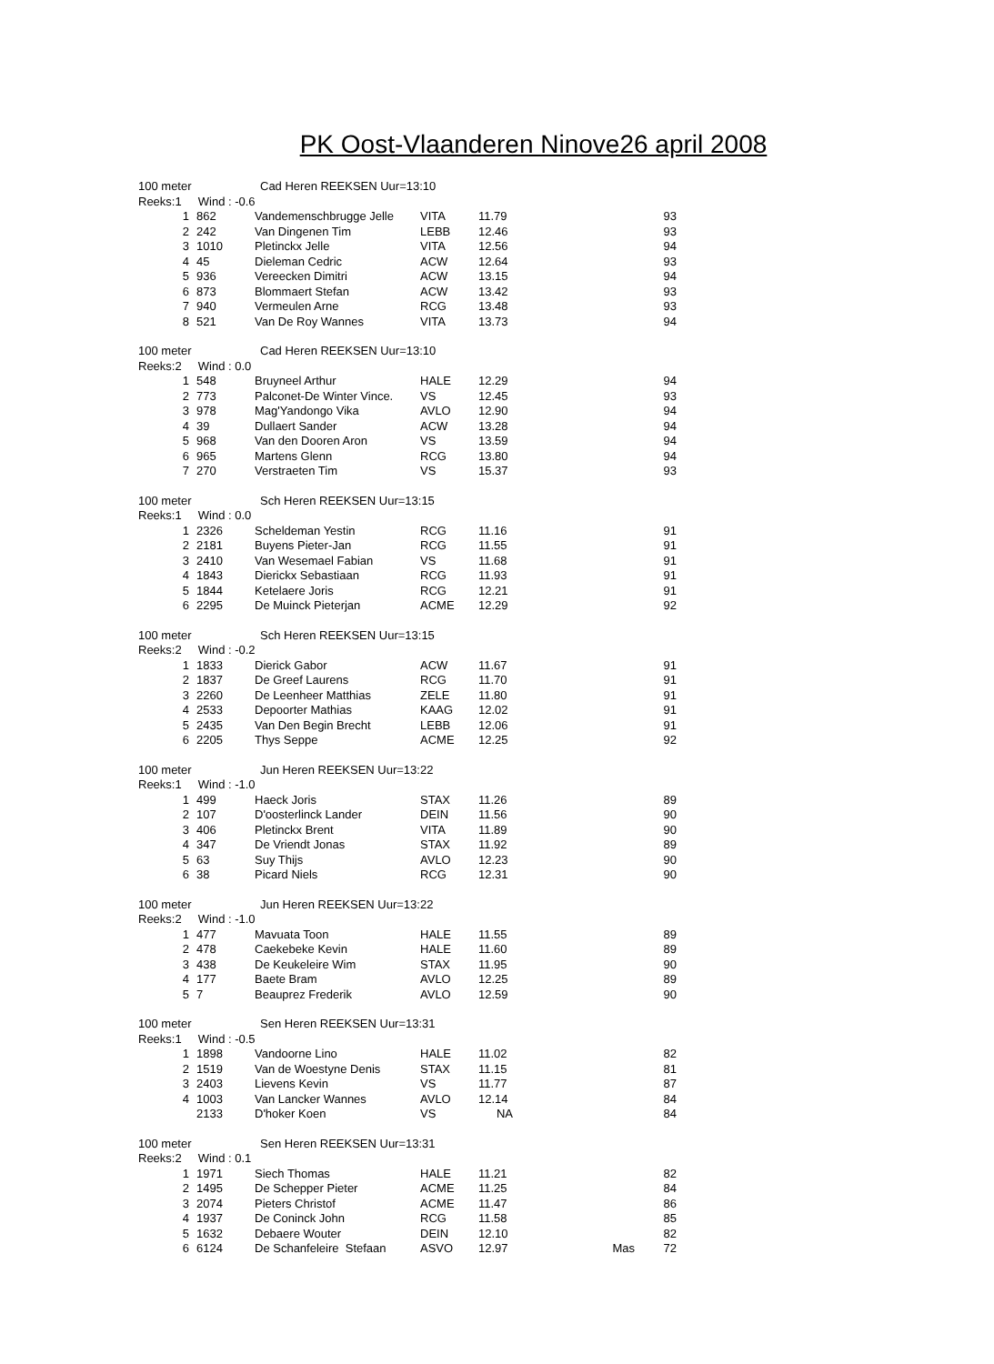PK Oost-Vlaanderen Ninove26 april 2008
| 100 meter | Cad Heren REEKSEN Uur=13:10 | | | | | |
| Reeks:1 Wind : -0.6 | | | | | | |
| 1 | 862 | Vandemenschbrugge Jelle | VITA | 11.79 | | 93 |
| 2 | 242 | Van Dingenen Tim | LEBB | 12.46 | | 93 |
| 3 | 1010 | Pletinckx Jelle | VITA | 12.56 | | 94 |
| 4 | 45 | Dieleman Cedric | ACW | 12.64 | | 93 |
| 5 | 936 | Vereecken Dimitri | ACW | 13.15 | | 94 |
| 6 | 873 | Blommaert Stefan | ACW | 13.42 | | 93 |
| 7 | 940 | Vermeulen Arne | RCG | 13.48 | | 93 |
| 8 | 521 | Van De Roy Wannes | VITA | 13.73 | | 94 |
| 100 meter | Cad Heren REEKSEN Uur=13:10 | | | | | |
| Reeks:2 Wind : 0.0 | | | | | | |
| 1 | 548 | Bruyneel Arthur | HALE | 12.29 | | 94 |
| 2 | 773 | Palconet-De Winter Vince. | VS | 12.45 | | 93 |
| 3 | 978 | Mag'Yandongo Vika | AVLO | 12.90 | | 94 |
| 4 | 39 | Dullaert Sander | ACW | 13.28 | | 94 |
| 5 | 968 | Van den Dooren Aron | VS | 13.59 | | 94 |
| 6 | 965 | Martens Glenn | RCG | 13.80 | | 94 |
| 7 | 270 | Verstraeten Tim | VS | 15.37 | | 93 |
| 100 meter | Sch Heren REEKSEN Uur=13:15 | | | | | |
| Reeks:1 Wind : 0.0 | | | | | | |
| 1 | 2326 | Scheldeman Yestin | RCG | 11.16 | | 91 |
| 2 | 2181 | Buyens Pieter-Jan | RCG | 11.55 | | 91 |
| 3 | 2410 | Van Wesemael Fabian | VS | 11.68 | | 91 |
| 4 | 1843 | Dierickx Sebastiaan | RCG | 11.93 | | 91 |
| 5 | 1844 | Ketelaere Joris | RCG | 12.21 | | 91 |
| 6 | 2295 | De Muinck Pieterjan | ACME | 12.29 | | 92 |
| 100 meter | Sch Heren REEKSEN Uur=13:15 | | | | | |
| Reeks:2 Wind : -0.2 | | | | | | |
| 1 | 1833 | Dierick Gabor | ACW | 11.67 | | 91 |
| 2 | 1837 | De Greef Laurens | RCG | 11.70 | | 91 |
| 3 | 2260 | De Leenheer Matthias | ZELE | 11.80 | | 91 |
| 4 | 2533 | Depoorter Mathias | KAAG | 12.02 | | 91 |
| 5 | 2435 | Van Den Begin Brecht | LEBB | 12.06 | | 91 |
| 6 | 2205 | Thys Seppe | ACME | 12.25 | | 92 |
| 100 meter | Jun Heren REEKSEN Uur=13:22 | | | | | |
| Reeks:1 Wind : -1.0 | | | | | | |
| 1 | 499 | Haeck Joris | STAX | 11.26 | | 89 |
| 2 | 107 | D'oosterlinck Lander | DEIN | 11.56 | | 90 |
| 3 | 406 | Pletinckx Brent | VITA | 11.89 | | 90 |
| 4 | 347 | De Vriendt Jonas | STAX | 11.92 | | 89 |
| 5 | 63 | Suy Thijs | AVLO | 12.23 | | 90 |
| 6 | 38 | Picard Niels | RCG | 12.31 | | 90 |
| 100 meter | Jun Heren REEKSEN Uur=13:22 | | | | | |
| Reeks:2 Wind : -1.0 | | | | | | |
| 1 | 477 | Mavuata Toon | HALE | 11.55 | | 89 |
| 2 | 478 | Caekebeke Kevin | HALE | 11.60 | | 89 |
| 3 | 438 | De Keukeleire Wim | STAX | 11.95 | | 90 |
| 4 | 177 | Baete Bram | AVLO | 12.25 | | 89 |
| 5 | 7 | Beauprez Frederik | AVLO | 12.59 | | 90 |
| 100 meter | Sen Heren REEKSEN Uur=13:31 | | | | | |
| Reeks:1 Wind : -0.5 | | | | | | |
| 1 | 1898 | Vandoorne Lino | HALE | 11.02 | | 82 |
| 2 | 1519 | Van de Woestyne Denis | STAX | 11.15 | | 81 |
| 3 | 2403 | Lievens Kevin | VS | 11.77 | | 87 |
| 4 | 1003 | Van Lancker Wannes | AVLO | 12.14 | | 84 |
| | 2133 | D'hoker Koen | VS | NA | | 84 |
| 100 meter | Sen Heren REEKSEN Uur=13:31 | | | | | |
| Reeks:2 Wind : 0.1 | | | | | | |
| 1 | 1971 | Siech Thomas | HALE | 11.21 | | 82 |
| 2 | 1495 | De Schepper Pieter | ACME | 11.25 | | 84 |
| 3 | 2074 | Pieters Christof | ACME | 11.47 | | 86 |
| 4 | 1937 | De Coninck John | RCG | 11.58 | | 85 |
| 5 | 1632 | Debaere Wouter | DEIN | 12.10 | | 82 |
| 6 | 6124 | De Schanfeleire Stefaan | ASVO | 12.97 | Mas | 72 |